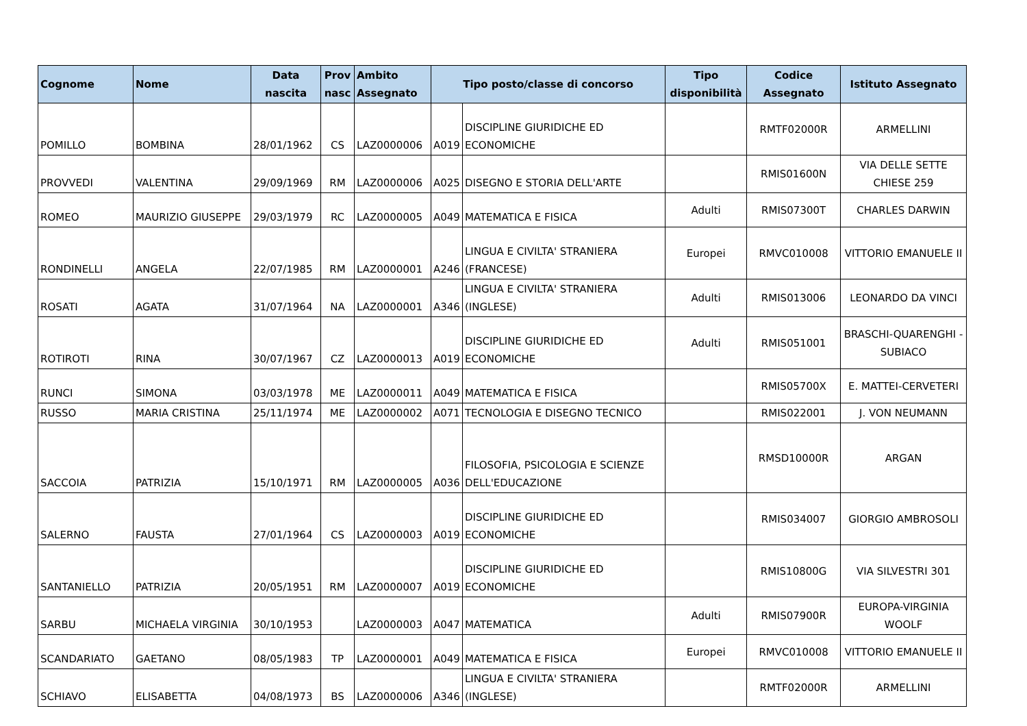| Cognome | Nome | Data nascita | Prov nasc | Ambito Assegnato | Tipo posto/classe di concorso | | Tipo disponibilità | Codice Assegnato | Istituto Assegnato |
| --- | --- | --- | --- | --- | --- | --- | --- | --- | --- |
| POMILLO | BOMBINA | 28/01/1962 | CS | LAZ0000006 | A019 | DISCIPLINE GIURIDICHE ED ECONOMICHE | | RMTF02000R | ARMELLINI |
| PROVVEDI | VALENTINA | 29/09/1969 | RM | LAZ0000006 | A025 | DISEGNO E STORIA DELL'ARTE | | RMIS01600N | VIA DELLE SETTE CHIESE 259 |
| ROMEO | MAURIZIO GIUSEPPE | 29/03/1979 | RC | LAZ0000005 | A049 | MATEMATICA E FISICA | Adulti | RMIS07300T | CHARLES DARWIN |
| RONDINELLI | ANGELA | 22/07/1985 | RM | LAZ0000001 | A246 | LINGUA E CIVILTA' STRANIERA (FRANCESE) | Europei | RMVC010008 | VITTORIO EMANUELE II |
| ROSATI | AGATA | 31/07/1964 | NA | LAZ0000001 | A346 | LINGUA E CIVILTA' STRANIERA (INGLESE) | Adulti | RMIS013006 | LEONARDO DA VINCI |
| ROTIROTI | RINA | 30/07/1967 | CZ | LAZ0000013 | A019 | DISCIPLINE GIURIDICHE ED ECONOMICHE | Adulti | RMIS051001 | BRASCHI-QUARENGHI - SUBIACO |
| RUNCI | SIMONA | 03/03/1978 | ME | LAZ0000011 | A049 | MATEMATICA E FISICA | | RMIS05700X | E. MATTEI-CERVETERI |
| RUSSO | MARIA CRISTINA | 25/11/1974 | ME | LAZ0000002 | A071 | TECNOLOGIA E DISEGNO TECNICO | | RMIS022001 | J. VON NEUMANN |
| SACCOIA | PATRIZIA | 15/10/1971 | RM | LAZ0000005 | A036 | FILOSOFIA, PSICOLOGIA E SCIENZE DELL'EDUCAZIONE | | RMSD10000R | ARGAN |
| SALERNO | FAUSTA | 27/01/1964 | CS | LAZ0000003 | A019 | DISCIPLINE GIURIDICHE ED ECONOMICHE | | RMIS034007 | GIORGIO AMBROSOLI |
| SANTANIELLO | PATRIZIA | 20/05/1951 | RM | LAZ0000007 | A019 | DISCIPLINE GIURIDICHE ED ECONOMICHE | | RMIS10800G | VIA SILVESTRI 301 |
| SARBU | MICHAELA VIRGINIA | 30/10/1953 | | LAZ0000003 | A047 | MATEMATICA | Adulti | RMIS07900R | EUROPA-VIRGINIA WOOLF |
| SCANDARIATO | GAETANO | 08/05/1983 | TP | LAZ0000001 | A049 | MATEMATICA E FISICA | Europei | RMVC010008 | VITTORIO EMANUELE II |
| SCHIAVO | ELISABETTA | 04/08/1973 | BS | LAZ0000006 | A346 | LINGUA E CIVILTA' STRANIERA (INGLESE) | | RMTF02000R | ARMELLINI |